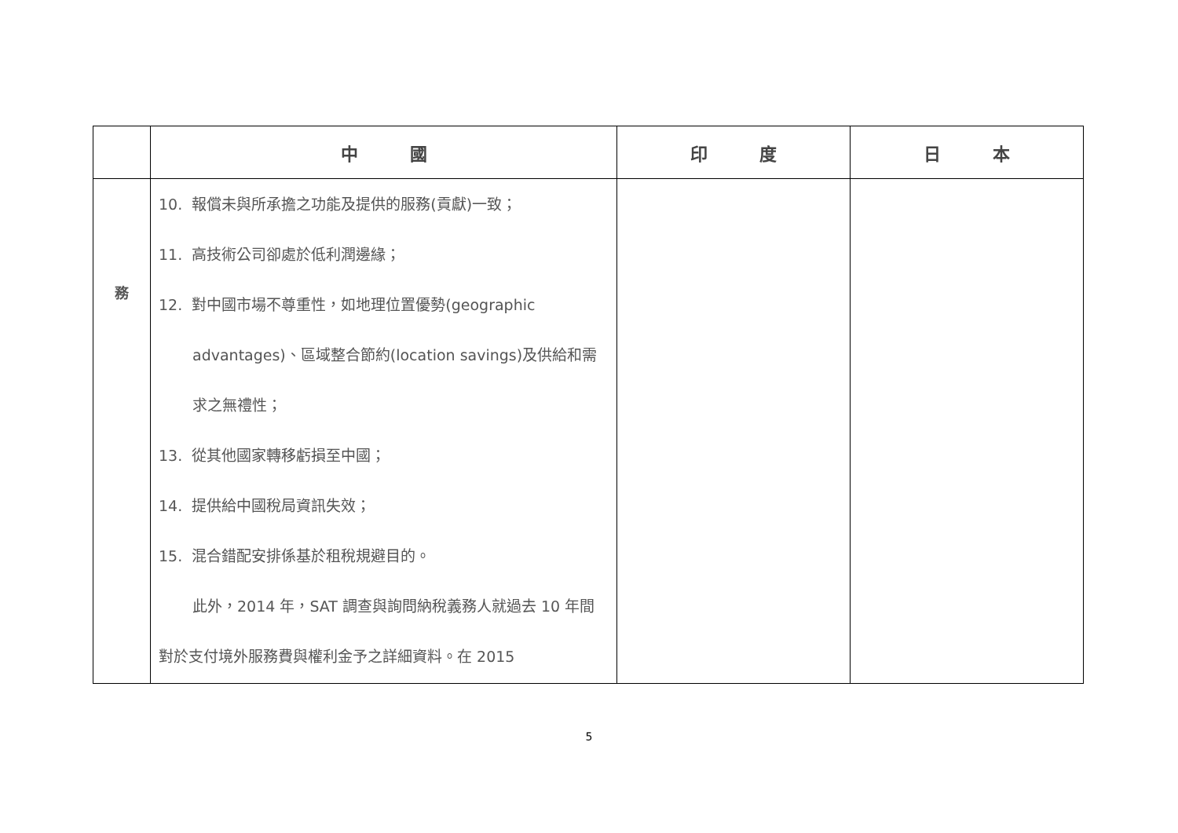| | 中 國 | 印 度 | 日 本 |
| --- | --- | --- | --- |
| 務 | 10. 報償未與所承擔之功能及提供的服務(貢獻)一致； 11. 高技術公司卻處於低利潤邊緣； 12. 對中國市場不尊重性，如地理位置優勢(geographic advantages)、區域整合節約(location savings)及供給和需求之無禮性； 13. 從其他國家轉移虧損至中國； 14. 提供給中國稅局資訊失效； 15. 混合錯配安排係基於租稅規避目的。 此外，2014 年，SAT 調查與詢問納稅義務人就過去 10 年間對於支付境外服務費與權利金予之詳細資料。在 2015 | | |
5